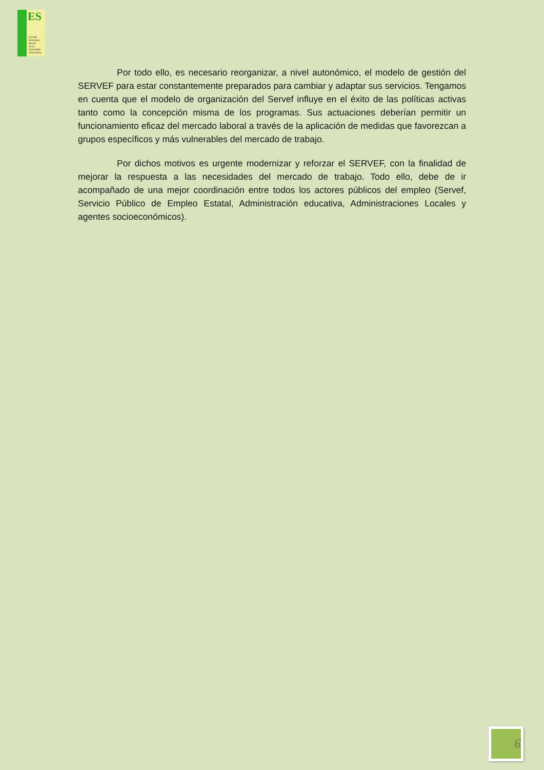ES
Comité
Econòmic
Social
de la
Comunitat
Valenciana
Por todo ello, es necesario reorganizar, a nivel autonómico, el modelo de gestión del SERVEF para estar constantemente preparados para cambiar y adaptar sus servicios. Tengamos en cuenta que el modelo de organización del Servef influye en el éxito de las políticas activas tanto como la concepción misma de los programas. Sus actuaciones deberían permitir un funcionamiento eficaz del mercado laboral a través de la aplicación de medidas que favorezcan a grupos específicos y más vulnerables del mercado de trabajo.
Por dichos motivos es urgente modernizar y reforzar el SERVEF, con la finalidad de mejorar la respuesta a las necesidades del mercado de trabajo. Todo ello, debe de ir acompañado de una mejor coordinación entre todos los actores públicos del empleo (Servef, Servicio Público de Empleo Estatal, Administración educativa, Administraciones Locales y agentes socioeconómicos).
6